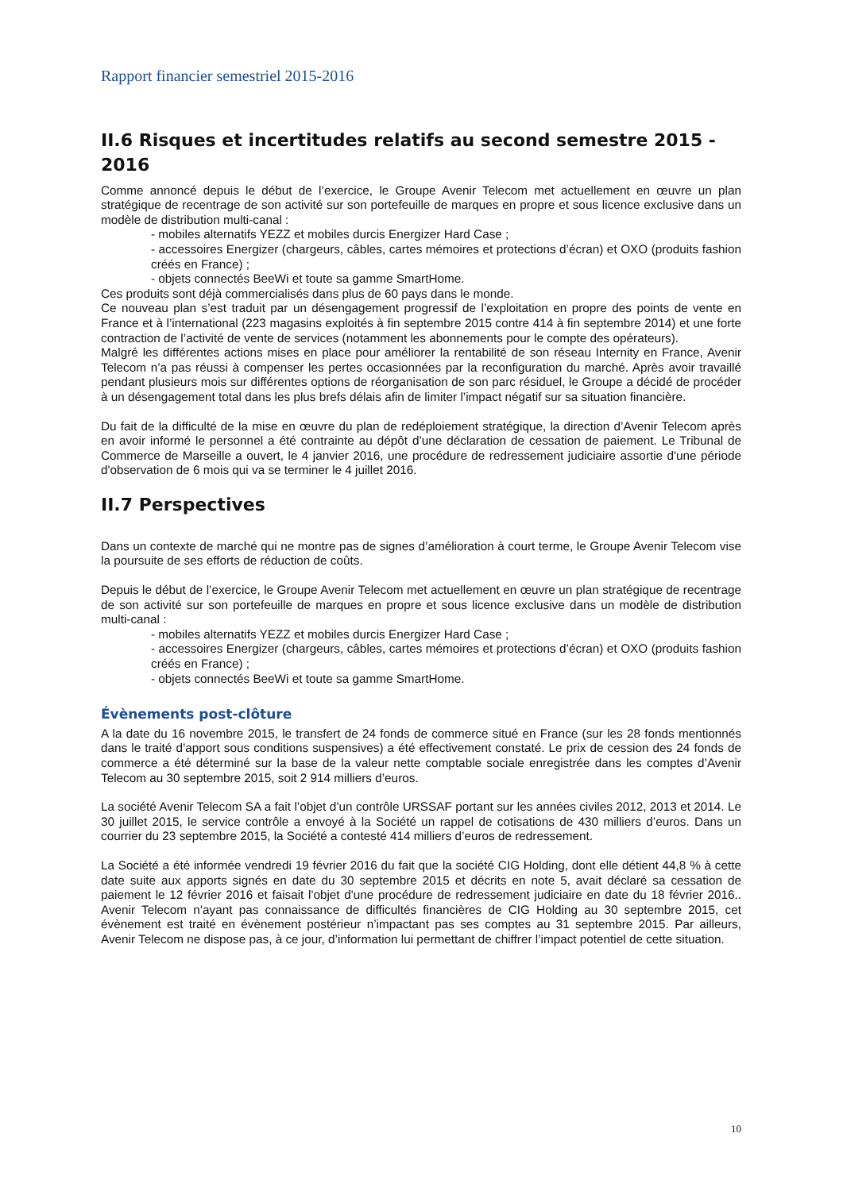Rapport financier semestriel 2015-2016
II.6 Risques et incertitudes relatifs au second semestre 2015 - 2016
Comme annoncé depuis le début de l’exercice, le Groupe Avenir Telecom met actuellement en œuvre un plan stratégique de recentrage de son activité sur son portefeuille de marques en propre et sous licence exclusive dans un modèle de distribution multi-canal :
- mobiles alternatifs YEZZ et mobiles durcis Energizer Hard Case ;
- accessoires Energizer (chargeurs, câbles, cartes mémoires et protections d’écran) et OXO (produits fashion créés en France) ;
- objets connectés BeeWi et toute sa gamme SmartHome.
Ces produits sont déjà commercialisés dans plus de 60 pays dans le monde.
Ce nouveau plan s’est traduit par un désengagement progressif de l’exploitation en propre des points de vente en France et à l’international (223 magasins exploités à fin septembre 2015 contre 414 à fin septembre 2014) et une forte contraction de l’activité de vente de services (notamment les abonnements pour le compte des opérateurs).
Malgré les différentes actions mises en place pour améliorer la rentabilité de son réseau Internity en France, Avenir Telecom n’a pas réussi à compenser les pertes occasionnées par la reconfiguration du marché. Après avoir travaillé pendant plusieurs mois sur différentes options de réorganisation de son parc résiduel, le Groupe a décidé de procéder à un désengagement total dans les plus brefs délais afin de limiter l’impact négatif sur sa situation financière.
Du fait de la difficulté de la mise en œuvre du plan de redéploiement stratégique, la direction d’Avenir Telecom après en avoir informé le personnel a été contrainte au dépôt d’une déclaration de cessation de paiement. Le Tribunal de Commerce de Marseille a ouvert, le 4 janvier 2016, une procédure de redressement judiciaire assortie d'une période d'observation de 6 mois qui va se terminer le 4 juillet 2016.
II.7 Perspectives
Dans un contexte de marché qui ne montre pas de signes d’amélioration à court terme, le Groupe Avenir Telecom vise la poursuite de ses efforts de réduction de coûts.
Depuis le début de l’exercice, le Groupe Avenir Telecom met actuellement en œuvre un plan stratégique de recentrage de son activité sur son portefeuille de marques en propre et sous licence exclusive dans un modèle de distribution multi-canal :
- mobiles alternatifs YEZZ et mobiles durcis Energizer Hard Case ;
- accessoires Energizer (chargeurs, câbles, cartes mémoires et protections d’écran) et OXO (produits fashion créés en France) ;
- objets connectés BeeWi et toute sa gamme SmartHome.
Évènements post-clôture
A la date du 16 novembre 2015, le transfert de 24 fonds de commerce situé en France (sur les 28 fonds mentionnés dans le traité d’apport sous conditions suspensives) a été effectivement constaté. Le prix de cession des 24 fonds de commerce a été déterminé sur la base de la valeur nette comptable sociale enregistrée dans les comptes d’Avenir Telecom au 30 septembre 2015, soit 2 914 milliers d’euros.
La société Avenir Telecom SA a fait l’objet d’un contrôle URSSAF portant sur les années civiles 2012, 2013 et 2014. Le 30 juillet 2015, le service contrôle a envoyé à la Société un rappel de cotisations de 430 milliers d’euros. Dans un courrier du 23 septembre 2015, la Société a contesté 414 milliers d’euros de redressement.
La Société a été informée vendredi 19 février 2016 du fait que la société CIG Holding, dont elle détient 44,8 % à cette date suite aux apports signés en date du 30 septembre 2015 et décrits en note 5, avait déclaré sa cessation de paiement le 12 février 2016 et faisait l'objet d'une procédure de redressement judiciaire en date du 18 février 2016.. Avenir Telecom n’ayant pas connaissance de difficultés financières de CIG Holding au 30 septembre 2015, cet évènement est traité en évènement postérieur n’impactant pas ses comptes au 31 septembre 2015. Par ailleurs, Avenir Telecom ne dispose pas, à ce jour, d’information lui permettant de chiffrer l’impact potentiel de cette situation.
10